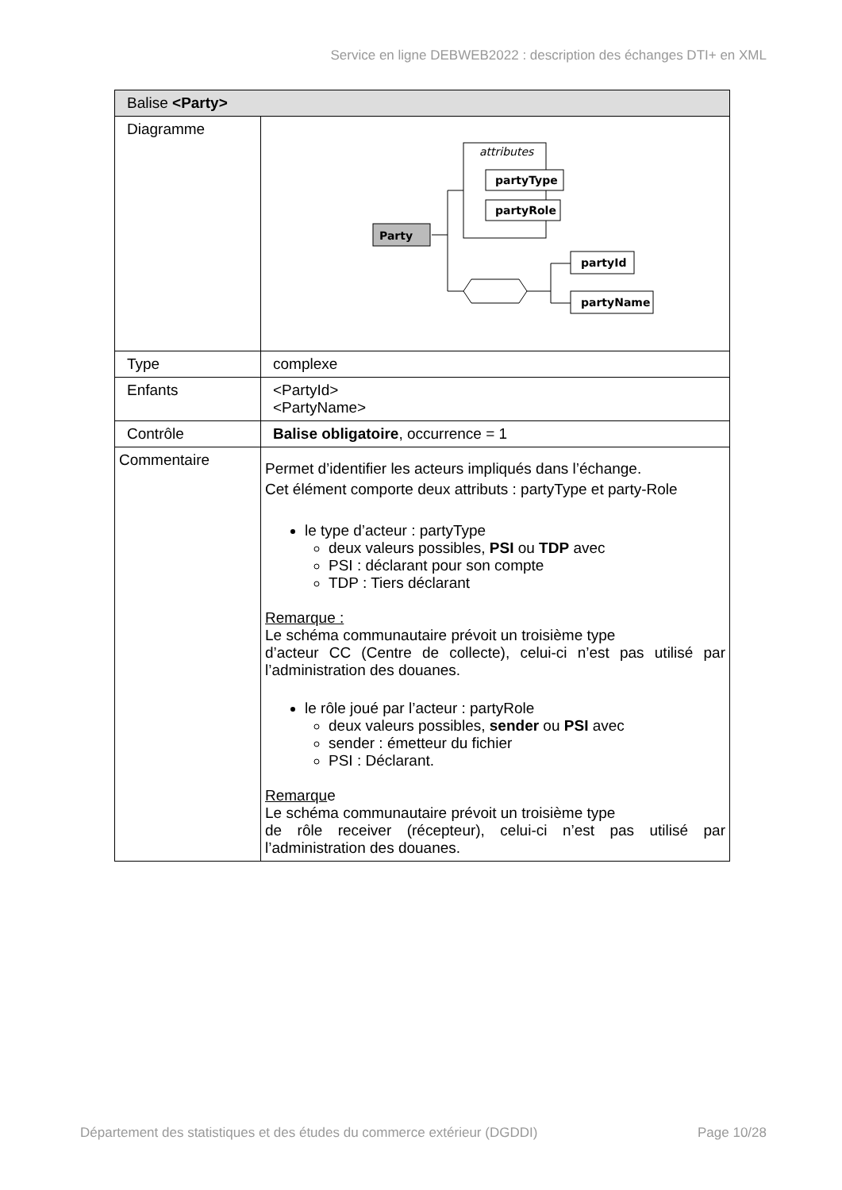Service en ligne DEBWEB2022 : description des échanges DTI+ en XML
| Balise <Party> | |
| --- | --- |
| Diagramme | attributes partyType partyRole Party partyId partyName |
| Type | complexe |
| Enfants | <PartyId> <PartyName> |
| Contrôle | Balise obligatoire , occurrence = 1 |
| Commentaire | Permet d’identifier les acteurs impliqués dans l’échange. Cet élément comporte deux attributs : partyType et party-Role le type d’acteur : partyType deux valeurs possibles, PSI ou TDP avec PSI : déclarant pour son compte TDP : Tiers déclarant Remarque : Le schéma communautaire prévoit un troisième type d’acteur CC (Centre de collecte), celui-ci n’est pas utilisé par l’administration des douanes. le rôle joué par l’acteur : partyRole deux valeurs possibles, sender ou PSI avec sender : émetteur du fichier PSI : Déclarant. Remarqu e Le schéma communautaire prévoit un troisième type de rôle receiver (récepteur), celui-ci n’est pas utilisé par l’administration des douanes. |
Département des statistiques et des études du commerce extérieur (DGDDI) Page 10/28